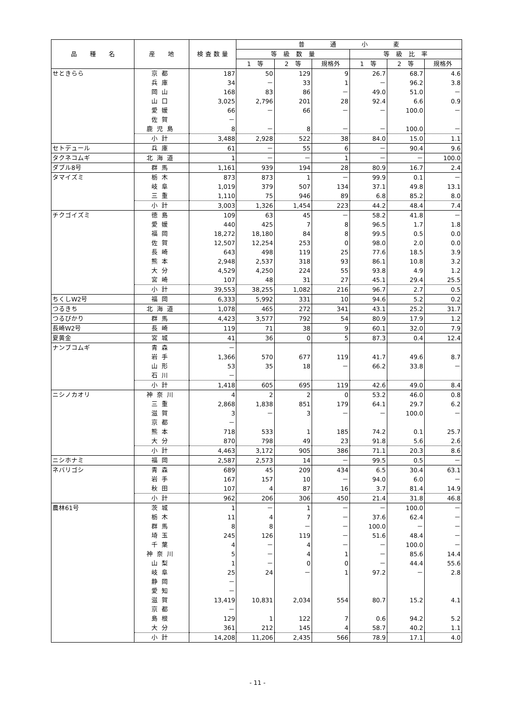| 品 種 名 | 産 地 | 検 査 数 量 | 普 通 小 麦 | | | | | |
| --- | --- | --- | --- | --- | --- | --- | --- | --- |
| | | | 等 級 数 量 | | | 等 級 比 率 | | |
| | | | 1 等 | 2 等 | 規格外 | 1 等 | 2 等 | 規格外 |
| せときらら | 京都 | 187 | 50 | 129 | 9 | 26.7 | 68.7 | 4.6 |
| | 兵庫 | 34 | － | 33 | 1 | － | 96.2 | 3.8 |
| | 岡山 | 168 | 83 | 86 | － | 49.0 | 51.0 | － |
| | 山口 | 3,025 | 2,796 | 201 | 28 | 92.4 | 6.6 | 0.9 |
| | 愛媛 | 66 | － | 66 | － | － | 100.0 | － |
| | 佐賀 | － | | | | | | |
| | 鹿児島 | 8 | － | 8 | － | － | 100.0 | － |
| | 小計 | 3,488 | 2,928 | 522 | 38 | 84.0 | 15.0 | 1.1 |
| セトデュール | 兵庫 | 61 | － | 55 | 6 | － | 90.4 | 9.6 |
| タクネコムギ | 北海道 | 1 | － | － | 1 | － | － | 100.0 |
| ダブル8号 | 群馬 | 1,161 | 939 | 194 | 28 | 80.9 | 16.7 | 2.4 |
| タマイズミ | 栃木 | 873 | 873 | 1 | － | 99.9 | 0.1 | － |
| | 岐阜 | 1,019 | 379 | 507 | 134 | 37.1 | 49.8 | 13.1 |
| | 三重 | 1,110 | 75 | 946 | 89 | 6.8 | 85.2 | 8.0 |
| | 小計 | 3,003 | 1,326 | 1,454 | 223 | 44.2 | 48.4 | 7.4 |
| チクゴイズミ | 徳島 | 109 | 63 | 45 | － | 58.2 | 41.8 | － |
| | 愛媛 | 440 | 425 | 7 | 8 | 96.5 | 1.7 | 1.8 |
| | 福岡 | 18,272 | 18,180 | 84 | 8 | 99.5 | 0.5 | 0.0 |
| | 佐賀 | 12,507 | 12,254 | 253 | 0 | 98.0 | 2.0 | 0.0 |
| | 長崎 | 643 | 498 | 119 | 25 | 77.6 | 18.5 | 3.9 |
| | 熊本 | 2,948 | 2,537 | 318 | 93 | 86.1 | 10.8 | 3.2 |
| | 大分 | 4,529 | 4,250 | 224 | 55 | 93.8 | 4.9 | 1.2 |
| | 宮崎 | 107 | 48 | 31 | 27 | 45.1 | 29.4 | 25.5 |
| | 小計 | 39,553 | 38,255 | 1,082 | 216 | 96.7 | 2.7 | 0.5 |
| ちくしW2号 | 福岡 | 6,333 | 5,992 | 331 | 10 | 94.6 | 5.2 | 0.2 |
| つるきち | 北海道 | 1,078 | 465 | 272 | 341 | 43.1 | 25.2 | 31.7 |
| つるぴかり | 群馬 | 4,423 | 3,577 | 792 | 54 | 80.9 | 17.9 | 1.2 |
| 長崎W2号 | 長崎 | 119 | 71 | 38 | 9 | 60.1 | 32.0 | 7.9 |
| 夏黄金 | 宮城 | 41 | 36 | 0 | 5 | 87.3 | 0.4 | 12.4 |
| ナンブコムギ | 青森 | － | | | | | | |
| | 岩手 | 1,366 | 570 | 677 | 119 | 41.7 | 49.6 | 8.7 |
| | 山形 | 53 | 35 | 18 | － | 66.2 | 33.8 | － |
| | 石川 | － | | | | | | |
| | 小計 | 1,418 | 605 | 695 | 119 | 42.6 | 49.0 | 8.4 |
| ニシノカオリ | 神奈川 | 4 | 2 | 2 | 0 | 53.2 | 46.0 | 0.8 |
| | 三重 | 2,868 | 1,838 | 851 | 179 | 64.1 | 29.7 | 6.2 |
| | 滋賀 | 3 | － | 3 | － | － | 100.0 | － |
| | 京都 | － | | | | | | |
| | 熊本 | 718 | 533 | 1 | 185 | 74.2 | 0.1 | 25.7 |
| | 大分 | 870 | 798 | 49 | 23 | 91.8 | 5.6 | 2.6 |
| | 小計 | 4,463 | 3,172 | 905 | 386 | 71.1 | 20.3 | 8.6 |
| ニシホナミ | 福岡 | 2,587 | 2,573 | 14 | － | 99.5 | 0.5 | － |
| ネバリゴシ | 青森 | 689 | 45 | 209 | 434 | 6.5 | 30.4 | 63.1 |
| | 岩手 | 167 | 157 | 10 | － | 94.0 | 6.0 | － |
| | 秋田 | 107 | 4 | 87 | 16 | 3.7 | 81.4 | 14.9 |
| | 小計 | 962 | 206 | 306 | 450 | 21.4 | 31.8 | 46.8 |
| 農林61号 | 茨城 | 1 | － | 1 | － | － | 100.0 | － |
| | 栃木 | 11 | 4 | 7 | － | 37.6 | 62.4 | － |
| | 群馬 | 8 | 8 | － | － | 100.0 | － | － |
| | 埼玉 | 245 | 126 | 119 | － | 51.6 | 48.4 | － |
| | 千葉 | 4 | － | 4 | － | － | 100.0 | － |
| | 神奈川 | 5 | － | 4 | 1 | － | 85.6 | 14.4 |
| | 山梨 | 1 | － | 0 | 0 | － | 44.4 | 55.6 |
| | 岐阜 | 25 | 24 | － | 1 | 97.2 | － | 2.8 |
| | 静岡 | － | | | | | | |
| | 愛知 | － | | | | | | |
| | 滋賀 | 13,419 | 10,831 | 2,034 | 554 | 80.7 | 15.2 | 4.1 |
| | 京都 | － | | | | | | |
| | 島根 | 129 | 1 | 122 | 7 | 0.6 | 94.2 | 5.2 |
| | 大分 | 361 | 212 | 145 | 4 | 58.7 | 40.2 | 1.1 |
| | 小計 | 14,208 | 11,206 | 2,435 | 566 | 78.9 | 17.1 | 4.0 |
- 11 -